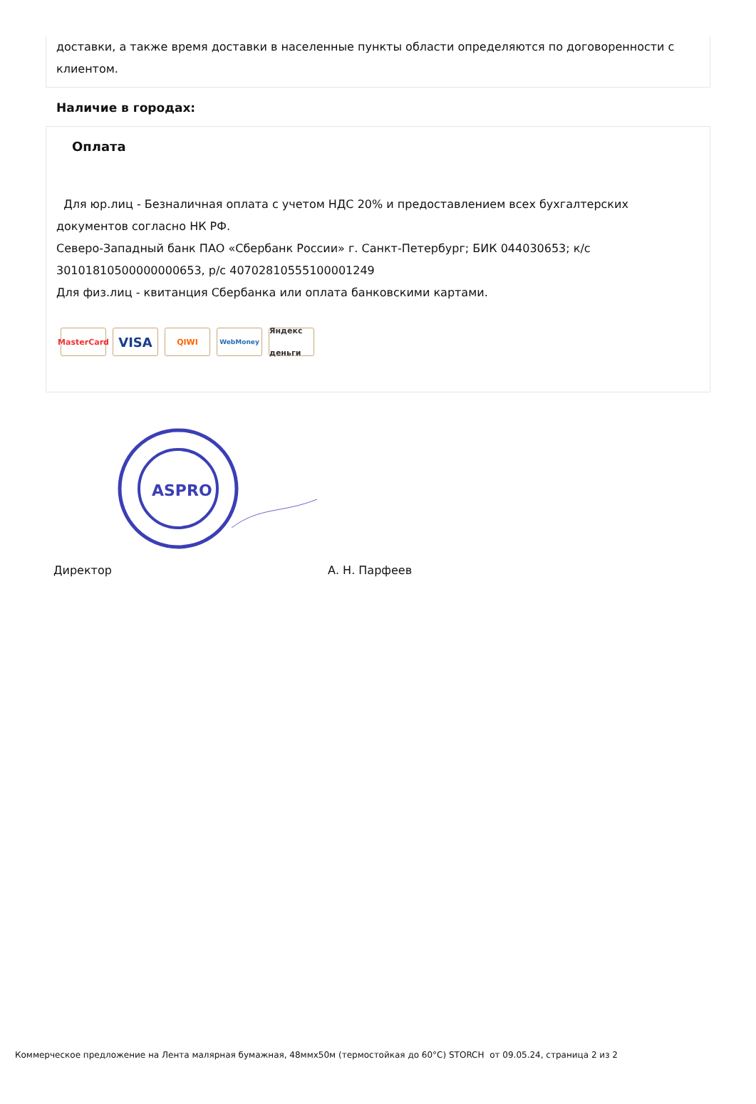доставки, а также время доставки в населенные пункты области определяются по договоренности с клиентом.
Наличие в городах:
Оплата
Для юр.лиц - Безналичная оплата с учетом НДС 20% и предоставлением всех бухгалтерских документов согласно НК РФ.
Северо-Западный банк ПАО «Сбербанк России» г. Санкт-Петербург; БИК 044030653; к/с 30101810500000000653, р/с 40702810555100001249
Для физ.лиц - квитанция Сбербанка или оплата банковскими картами.
MasterCard VISA QIWI WebMoney Яндекс деньги
ASPRO
Директор А. Н. Парфеев
Коммерческое предложение на Лента малярная бумажная, 48ммх50м (термостойкая до 60°С) STORCH от 09.05.24, страница 2 из 2